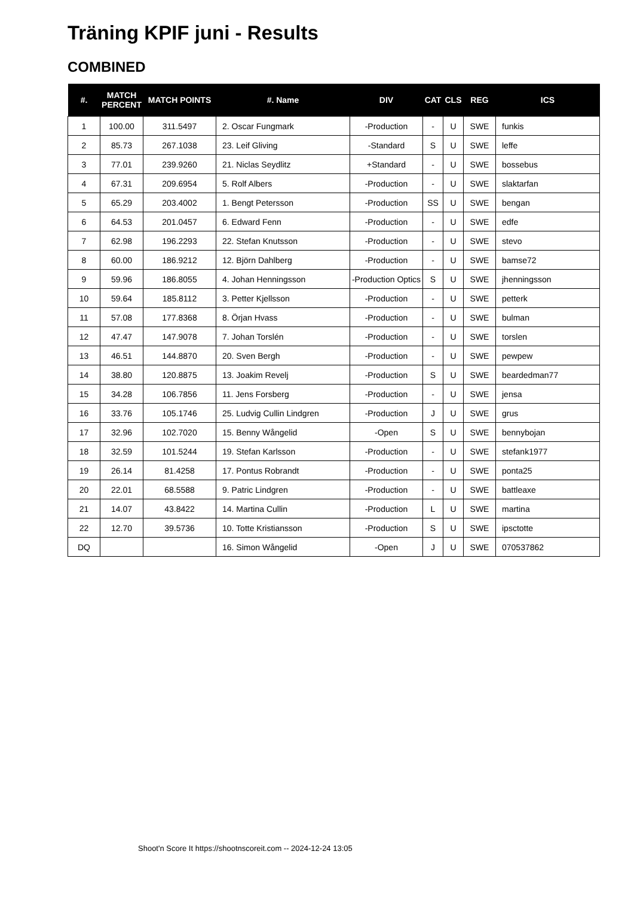Träning KPIF juni - Results
COMBINED
| #. | MATCH PERCENT | MATCH POINTS | #. Name | DIV | CAT | CLS | REG | ICS |
| --- | --- | --- | --- | --- | --- | --- | --- | --- |
| 1 | 100.00 | 311.5497 | 2. Oscar Fungmark | -Production | - | U | SWE | funkis |
| 2 | 85.73 | 267.1038 | 23. Leif Gliving | -Standard | S | U | SWE | leffe |
| 3 | 77.01 | 239.9260 | 21. Niclas Seydlitz | +Standard | - | U | SWE | bossebus |
| 4 | 67.31 | 209.6954 | 5. Rolf Albers | -Production | - | U | SWE | slaktarfan |
| 5 | 65.29 | 203.4002 | 1. Bengt Petersson | -Production | SS | U | SWE | bengan |
| 6 | 64.53 | 201.0457 | 6. Edward Fenn | -Production | - | U | SWE | edfe |
| 7 | 62.98 | 196.2293 | 22. Stefan Knutsson | -Production | - | U | SWE | stevo |
| 8 | 60.00 | 186.9212 | 12. Björn Dahlberg | -Production | - | U | SWE | bamse72 |
| 9 | 59.96 | 186.8055 | 4. Johan Henningsson | -Production Optics | S | U | SWE | jhenningsson |
| 10 | 59.64 | 185.8112 | 3. Petter Kjellsson | -Production | - | U | SWE | petterk |
| 11 | 57.08 | 177.8368 | 8. Örjan Hvass | -Production | - | U | SWE | bulman |
| 12 | 47.47 | 147.9078 | 7. Johan Torslén | -Production | - | U | SWE | torslen |
| 13 | 46.51 | 144.8870 | 20. Sven Bergh | -Production | - | U | SWE | pewpew |
| 14 | 38.80 | 120.8875 | 13. Joakim Revelj | -Production | S | U | SWE | beardedman77 |
| 15 | 34.28 | 106.7856 | 11. Jens Forsberg | -Production | - | U | SWE | jensa |
| 16 | 33.76 | 105.1746 | 25. Ludvig Cullin Lindgren | -Production | J | U | SWE | grus |
| 17 | 32.96 | 102.7020 | 15. Benny Wångelid | -Open | S | U | SWE | bennybojan |
| 18 | 32.59 | 101.5244 | 19. Stefan Karlsson | -Production | - | U | SWE | stefank1977 |
| 19 | 26.14 | 81.4258 | 17. Pontus Robrandt | -Production | - | U | SWE | ponta25 |
| 20 | 22.01 | 68.5588 | 9. Patric Lindgren | -Production | - | U | SWE | battleaxe |
| 21 | 14.07 | 43.8422 | 14. Martina Cullin | -Production | L | U | SWE | martina |
| 22 | 12.70 | 39.5736 | 10. Totte Kristiansson | -Production | S | U | SWE | ipsctotte |
| DQ | | | 16. Simon Wångelid | -Open | J | U | SWE | 070537862 |
Shoot'n Score It https://shootnscoreit.com -- 2024-12-24 13:05